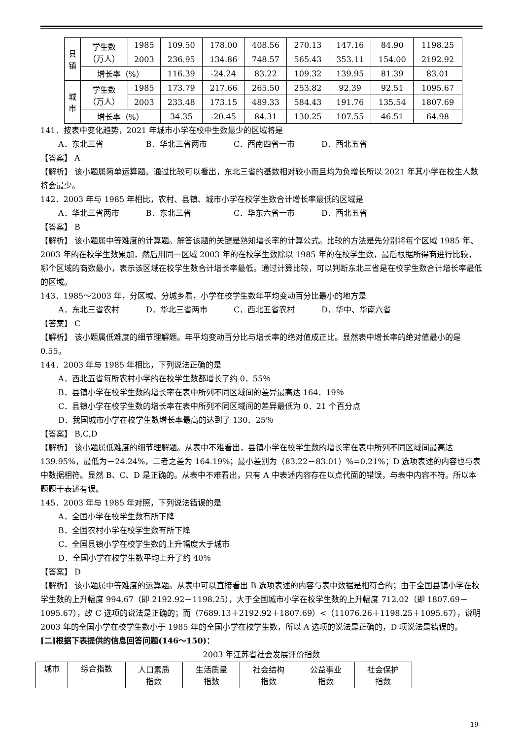| 县 镇 | 学生数 （万人） | 1985 | 109.50 | 178.00 | 408.56 | 270.13 | 147.16 | 84.90 | 1198.25 |
| | | 2003 | 236.95 | 134.86 | 748.57 | 565.43 | 353.11 | 154.00 | 2192.92 |
| | 增长率（%） | | 116.39 | -24.24 | 83.22 | 109.32 | 139.95 | 81.39 | 83.01 |
| 城 市 | 学生数 （万人） | 1985 | 173.79 | 217.66 | 265.50 | 253.82 | 92.39 | 92.51 | 1095.67 |
| | | 2003 | 233.48 | 173.15 | 489.33 | 584.43 | 191.76 | 135.54 | 1807.69 |
| | 增长率（%） | | 34.35 | -20.45 | 84.31 | 130.25 | 107.55 | 46.51 | 64.98 |
141．按表中变化趋势，2021 年城市小学在校中生数最少的区域将是
A．东北三省 B．华北三省两市 C．西南四省一市 D．西北五省
【答案】 A
【解析】 该小题属简单运算题。通过比较可以看出，东北三省的基数相对较小而且均为负增长所以 2021 年其小学在校生人数将会最少。
142．2003 年与 1985 年相比，农村、县镇、城市小学在校学生数合计增长率最低的区域是
A．华北三省两市 B．东北三省 C．华东六省一市 D．西北五省
【答案】 B
【解析】 该小题属中等难度的计算题。解答该题的关键是熟知增长率的计算公式。比较的方法是先分别将每个区域 1985 年、2003 年的在校学生数累加，然后用同一区域 2003 年的在校学生数除以 1985 年的在校学生数，最后根据所得商进行比较，哪个区域的商数最小，表示该区域在校学生数合计增长率最低。通过计算比较，可以判断东北三省是在校学生数合计增长率最低的区域。
143．1985～2003 年，分区域、分城乡看，小学在校学生数年平均变动百分比最小的地方是
A．东北三省农村 D．华北三省两市 C．西北五省农村 D．华中、华南六省
【答案】 C
【解析】 该小题属低难度的细节理解题。年平均变动百分比与增长率的绝对值成正比。显然表中增长率的绝对值最小的是 0.55。
144．2003 年与 1985 年相比，下列说法正确的是
A．西北五省每所农村小学的在校学生数都增长了约 0．55％
B．县镇小学在校学生数的增长率在表中所列不同区域间的差异最高达 164．19％
C．县镇小学在校学生数的增长率在表中所列不同区域间的差异最低为 0．21 个百分点
D．我国城市小学在校学生数增长率最高的达到了 130．25％
【答案】 B,C,D
【解析】 该小题属低难度的细节理解题。从表中不难看出，县镇小学在校学生数的增长率在表中所列不同区域间最高达 139.95%，最低为－24.24%，二者之差为 164.19%；最小差别为（83.22－83.01）%=0.21%；D 选项表述的内容也与表中数据相符。显然 B、C、D 是正确的。从表中不难看出，只有 A 中表述内容存在以点代面的错误，与表中内容不符。所以本题题干表述有误。
145．2003 年与 1985 年对照，下列说法错误的是
A．全国小学在校学生数有所下降
B．全国农村小学在校学生数有所下降
C．全国县镇小学在校学生数的上升幅度大于城市
D．全国小学在校学生数平均上升了约 40％
【答案】 D
【解析】 该小题属中等难度的运算题。从表中可以直接看出 B 选项表述的内容与表中数据是相符合的；由于全国县镇小学在校学生数的上升幅度 994.67（即 2192.92－1198.25），大于全国城市小学在校学生数的上升幅度 712.02（即 1807.69－1095.67），故 C 选项的说法是正确的；而（7689.13＋2192.92＋1807.69）<（11076.26＋1198.25＋1095.67），说明 2003 年的全国小学在校学生数小于 1985 年的全国小学在校学生数，所以 A 选项的说法是正确的，D 项说法是错误的。
[二]根据下表提供的信息回答问题(146～150)：
2003 年江苏省社会发展评价指数
| 城市 | 综合指数 | 人口素质 指数 | 生活质量 指数 | 社会结构 指数 | 公益事业 指数 | 社会保护 指数 |
| --- | --- | --- | --- | --- | --- | --- |
- 19 -